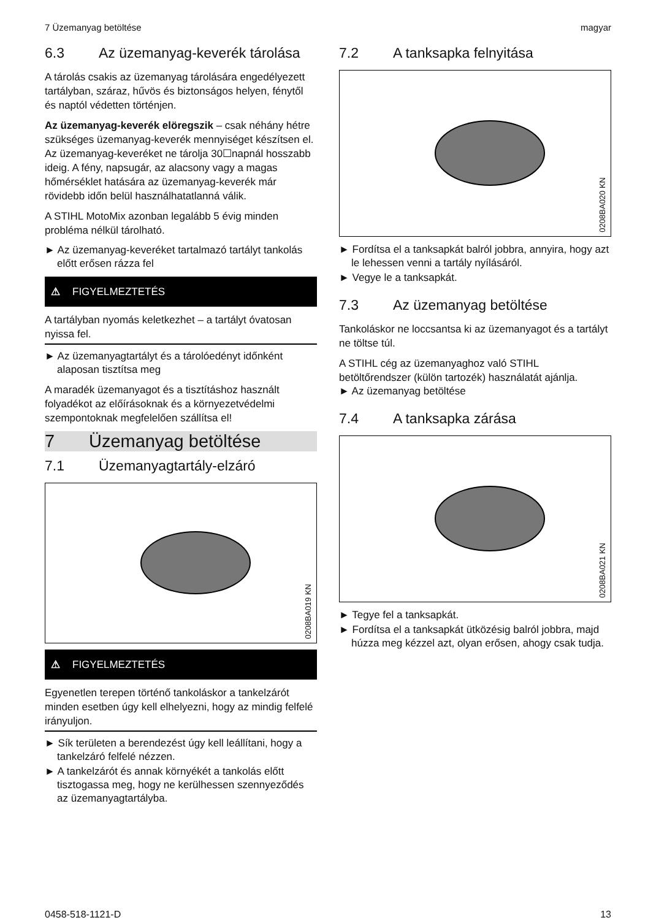7 Üzemanyag betöltése magyar
6.3 Az üzemanyag-keverék tárolása
A tárolás csakis az üzemanyag tárolására engedélyezett tartályban, száraz, hűvös és biztonságos helyen, fénytől és naptól védetten történjen.
Az üzemanyag-keverék elöregszik – csak néhány hétre szükséges üzemanyag-keverék mennyiséget készítsen el. Az üzemanyag-keveréket ne tárolja 30☐napnál hosszabb ideig. A fény, napsugár, az alacsony vagy a magas hőmérséklet hatására az üzemanyag-keverék már rövidebb időn belül használhatatlanná válik.
A STIHL MotoMix azonban legalább 5 évig minden probléma nélkül tárolható.
► Az üzemanyag-keveréket tartalmazó tartályt tankolás előtt erősen rázza fel
⚠ FIGYELMEZTETÉS
A tartályban nyomás keletkezhet – a tartályt óvatosan nyissa fel.
► Az üzemanyagtartályt és a tárolóedényt időnként alaposan tisztítsa meg
A maradék üzemanyagot és a tisztításhoz használt folyadékot az előírásoknak és a környezetvédelmi szempontoknak megfelelően szállítsa el!
7 Üzemanyag betöltése
7.1 Üzemanyagtartály-elzáró
0208BA019 KN
⚠ FIGYELMEZTETÉS
Egyenetlen terepen történő tankoláskor a tankelzárót minden esetben úgy kell elhelyezni, hogy az mindig felfelé irányuljon.
► Sík területen a berendezést úgy kell leállítani, hogy a tankelzáró felfelé nézzen.
► A tankelzárót és annak környékét a tankolás előtt tisztogassa meg, hogy ne kerülhessen szennyeződés az üzemanyagtartályba.
7.2 A tanksapka felnyitása
0208BA020 KN
► Fordítsa el a tanksapkát balról jobbra, annyira, hogy azt le lehessen venni a tartály nyílásáról.
► Vegye le a tanksapkát.
7.3 Az üzemanyag betöltése
Tankoláskor ne loccsantsa ki az üzemanyagot és a tartályt ne töltse túl.
A STIHL cég az üzemanyaghoz való STIHL betöltőrendszer (külön tartozék) használatát ajánlja.
► Az üzemanyag betöltése
7.4 A tanksapka zárása
0208BA021 KN
► Tegye fel a tanksapkát.
► Fordítsa el a tanksapkát ütközésig balról jobbra, majd húzza meg kézzel azt, olyan erősen, ahogy csak tudja.
0458-518-1121-D 13